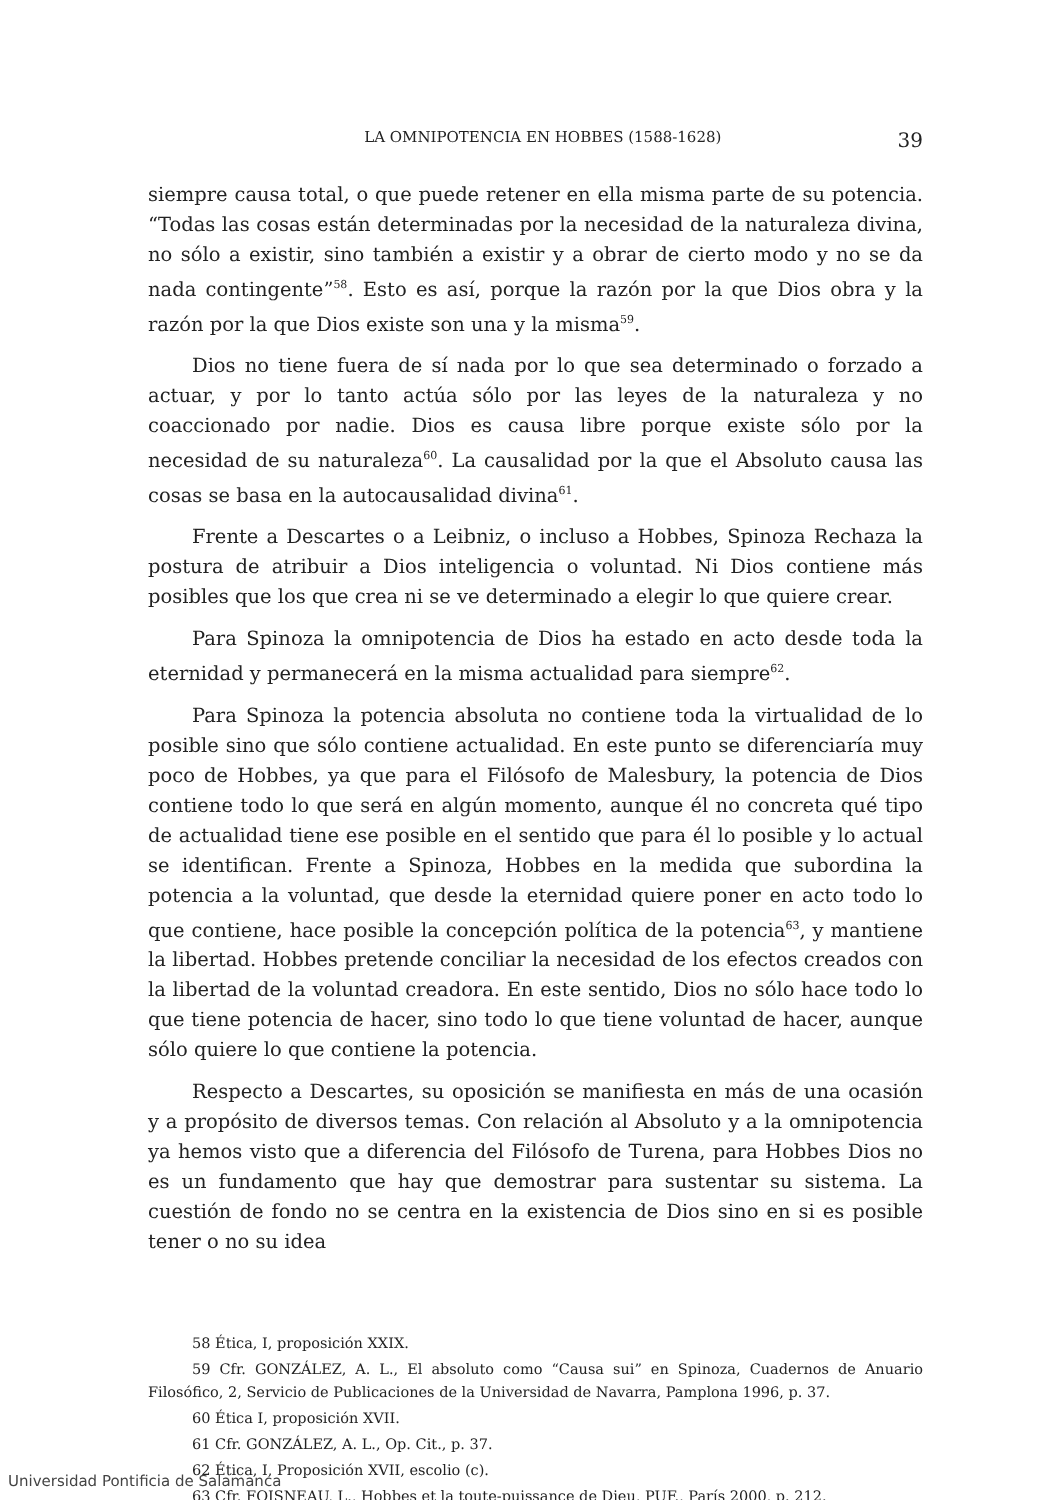LA OMNIPOTENCIA EN HOBBES (1588-1628) 39
siempre causa total, o que puede retener en ella misma parte de su potencia. “Todas las cosas están determinadas por la necesidad de la naturaleza divina, no sólo a existir, sino también a existir y a obrar de cierto modo y no se da nada contingente”<sup>58</sup>. Esto es así, porque la razón por la que Dios obra y la razón por la que Dios existe son una y la misma<sup>59</sup>.
Dios no tiene fuera de sí nada por lo que sea determinado o forzado a actuar, y por lo tanto actúa sólo por las leyes de la naturaleza y no coaccionado por nadie. Dios es causa libre porque existe sólo por la necesidad de su naturaleza<sup>60</sup>. La causalidad por la que el Absoluto causa las cosas se basa en la autocausalidad divina<sup>61</sup>.
Frente a Descartes o a Leibniz, o incluso a Hobbes, Spinoza Rechaza la postura de atribuir a Dios inteligencia o voluntad. Ni Dios contiene más posibles que los que crea ni se ve determinado a elegir lo que quiere crear.
Para Spinoza la omnipotencia de Dios ha estado en acto desde toda la eternidad y permanecerá en la misma actualidad para siempre<sup>62</sup>.
Para Spinoza la potencia absoluta no contiene toda la virtualidad de lo posible sino que sólo contiene actualidad. En este punto se diferenciaría muy poco de Hobbes, ya que para el Filósofo de Malesbury, la potencia de Dios contiene todo lo que será en algún momento, aunque él no concreta qué tipo de actualidad tiene ese posible en el sentido que para él lo posible y lo actual se identifican. Frente a Spinoza, Hobbes en la medida que subordina la potencia a la voluntad, que desde la eternidad quiere poner en acto todo lo que contiene, hace posible la concepción política de la potencia<sup>63</sup>, y mantiene la libertad. Hobbes pretende conciliar la necesidad de los efectos creados con la libertad de la voluntad creadora. En este sentido, Dios no sólo hace todo lo que tiene potencia de hacer, sino todo lo que tiene voluntad de hacer, aunque sólo quiere lo que contiene la potencia.
Respecto a Descartes, su oposición se manifiesta en más de una ocasión y a propósito de diversos temas. Con relación al Absoluto y a la omnipotencia ya hemos visto que a diferencia del Filósofo de Turena, para Hobbes Dios no es un fundamento que hay que demostrar para sustentar su sistema. La cuestión de fondo no se centra en la existencia de Dios sino en si es posible tener o no su idea
58 Ética, I, proposición XXIX.
59 Cfr. GONZÁLEZ, A. L., El absoluto como “Causa sui” en Spinoza, Cuadernos de Anuario Filosófico, 2, Servicio de Publicaciones de la Universidad de Navarra, Pamplona 1996, p. 37.
60 Ética I, proposición XVII.
61 Cfr. GONZÁLEZ, A. L., Op. Cit., p. 37.
62 Ética, I, Proposición XVII, escolio (c).
63 Cfr. FOISNEAU, L., Hobbes et la toute-puissance de Dieu, PUF., París 2000, p. 212.
Universidad Pontificia de Salamanca